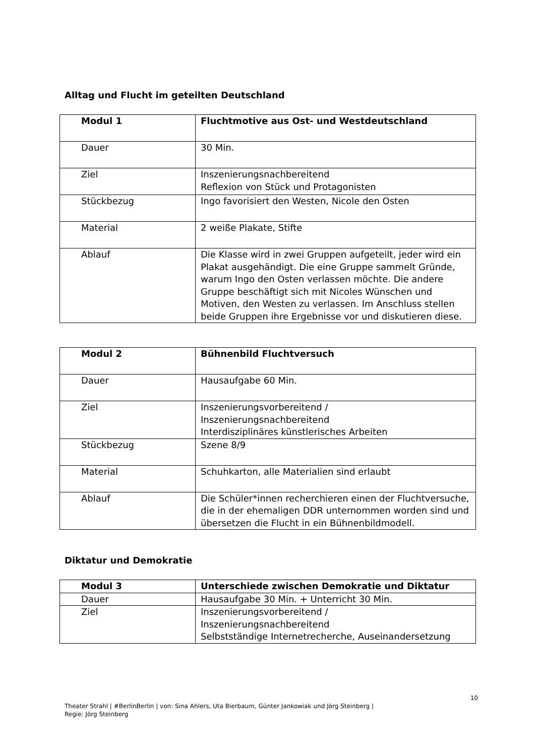Alltag und Flucht im geteilten Deutschland
| Modul 1 | Fluchtmotive aus Ost- und Westdeutschland |
| Dauer | 30 Min. |
| Ziel | Inszenierungsnachbereitend Reflexion von Stück und Protagonisten |
| Stückbezug | Ingo favorisiert den Westen, Nicole den Osten |
| Material | 2 weiße Plakate, Stifte |
| Ablauf | Die Klasse wird in zwei Gruppen aufgeteilt, jeder wird ein Plakat ausgehändigt. Die eine Gruppe sammelt Gründe, warum Ingo den Osten verlassen möchte. Die andere Gruppe beschäftigt sich mit Nicoles Wünschen und Motiven, den Westen zu verlassen. Im Anschluss stellen beide Gruppen ihre Ergebnisse vor und diskutieren diese. |
| Modul 2 | Bühnenbild Fluchtversuch |
| Dauer | Hausaufgabe 60 Min. |
| Ziel | Inszenierungsvorbereitend / Inszenierungsnachbereitend Interdisziplinäres künstlerisches Arbeiten |
| Stückbezug | Szene 8/9 |
| Material | Schuhkarton, alle Materialien sind erlaubt |
| Ablauf | Die Schüler*innen recherchieren einen der Fluchtversuche, die in der ehemaligen DDR unternommen worden sind und übersetzen die Flucht in ein Bühnenbildmodell. |
Diktatur und Demokratie
| Modul 3 | Unterschiede zwischen Demokratie und Diktatur |
| Dauer | Hausaufgabe 30 Min. + Unterricht 30 Min. |
| Ziel | Inszenierungsvorbereitend / Inszenierungsnachbereitend Selbstständige Internetrecherche, Auseinandersetzung |
10
Theater Strahl | #BerlinBerlin | von: Sina Ahlers, Uta Bierbaum, Günter Jankowiak und Jörg Steinberg |
Regie: Jörg Steinberg